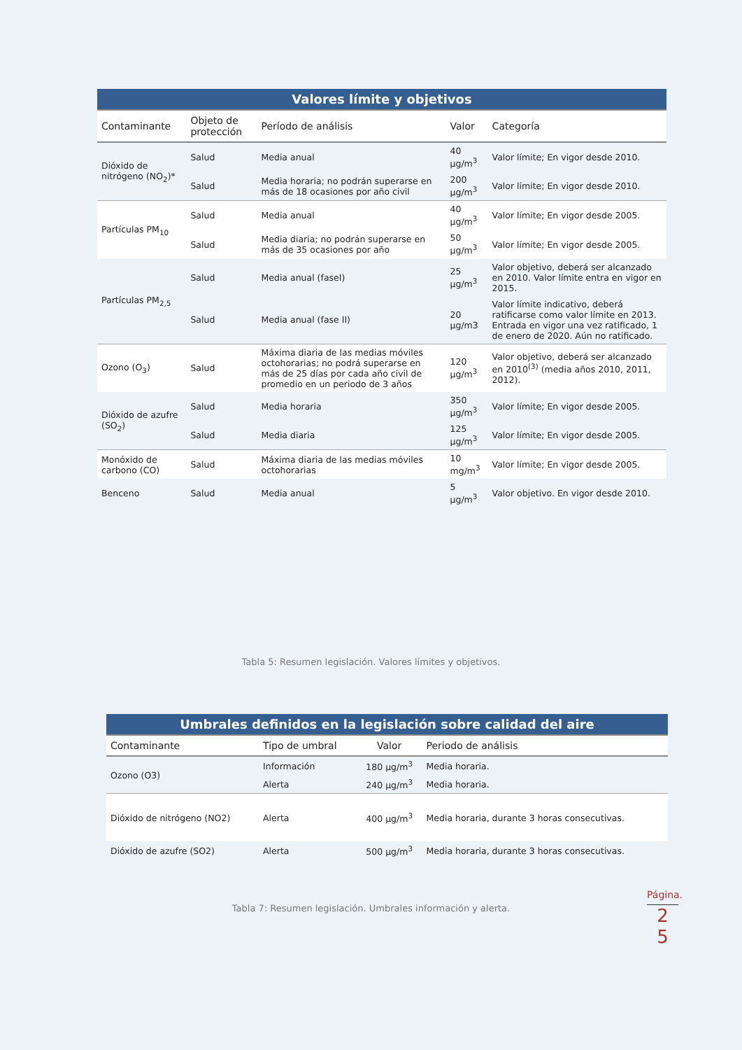| Valores límite y objetivos | | | | |
| --- | --- | --- | --- | --- |
| Contaminante | Objeto de protección | Período de análisis | Valor | Categoría |
| Dióxido de nitrógeno (NO<sub>2</sub>)* | Salud | Media anual | 40 µg/m<sup>3</sup> | Valor límite; En vigor desde 2010. |
| | Salud | Media horaria; no podrán superarse en más de 18 ocasiones por año civil | 200 µg/m<sup>3</sup> | Valor límite; En vigor desde 2010. |
| Partículas PM<sub>10</sub> | Salud | Media anual | 40 µg/m<sup>3</sup> | Valor límite; En vigor desde 2005. |
| | Salud | Media diaria; no podrán superarse en más de 35 ocasiones por año | 50 µg/m<sup>3</sup> | Valor límite; En vigor desde 2005. |
| Partículas PM<sub>2,5</sub> | Salud | Media anual (faseI) | 25 µg/m<sup>3</sup> | Valor objetivo, deberá ser alcanzado en 2010. Valor límite entra en vigor en 2015. |
| | Salud | Media anual (fase II) | 20 µg/m3 | Valor límite indicativo, deberá ratificarse como valor límite en 2013. Entrada en vigor una vez ratificado, 1 de enero de 2020. Aún no ratificado. |
| Ozono (O<sub>3</sub>) | Salud | Máxima diaria de las medias móviles octohorarias; no podrá superarse en más de 25 días por cada año civil de promedio en un periodo de 3 años | 120 µg/m<sup>3</sup> | Valor objetivo, deberá ser alcanzado en 2010<sup>(3)</sup> (media años 2010, 2011, 2012). |
| Dióxido de azufre (SO<sub>2</sub>) | Salud | Media horaria | 350 µg/m<sup>3</sup> | Valor límite; En vigor desde 2005. |
| | Salud | Media diaria | 125 µg/m<sup>3</sup> | Valor límite; En vigor desde 2005. |
| Monóxido de carbono (CO) | Salud | Máxima diaria de las medias móviles octohorarias | 10 mg/m<sup>3</sup> | Valor límite; En vigor desde 2005. |
| Benceno | Salud | Media anual | 5 µg/m<sup>3</sup> | Valor objetivo. En vigor desde 2010. |
Tabla 5: Resumen legislación. Valores límites y objetivos.
| Umbrales definidos en la legislación sobre calidad del aire | | | |
| --- | --- | --- | --- |
| Contaminante | Tipo de umbral | Valor | Periodo de análisis |
| Ozono (O3) | Información | 180 µg/m<sup>3</sup> | Media horaria. |
| | Alerta | 240 µg/m<sup>3</sup> | Media horaria. |
| Dióxido de nitrógeno (NO2) | Alerta | 400 µg/m<sup>3</sup> | Media horaria, durante 3 horas consecutivas. |
| Dióxido de azufre (SO2) | Alerta | 500 µg/m<sup>3</sup> | Media horaria, durante 3 horas consecutivas. |
Tabla 7: Resumen legislación. Umbrales información y alerta.
Página.
2
5